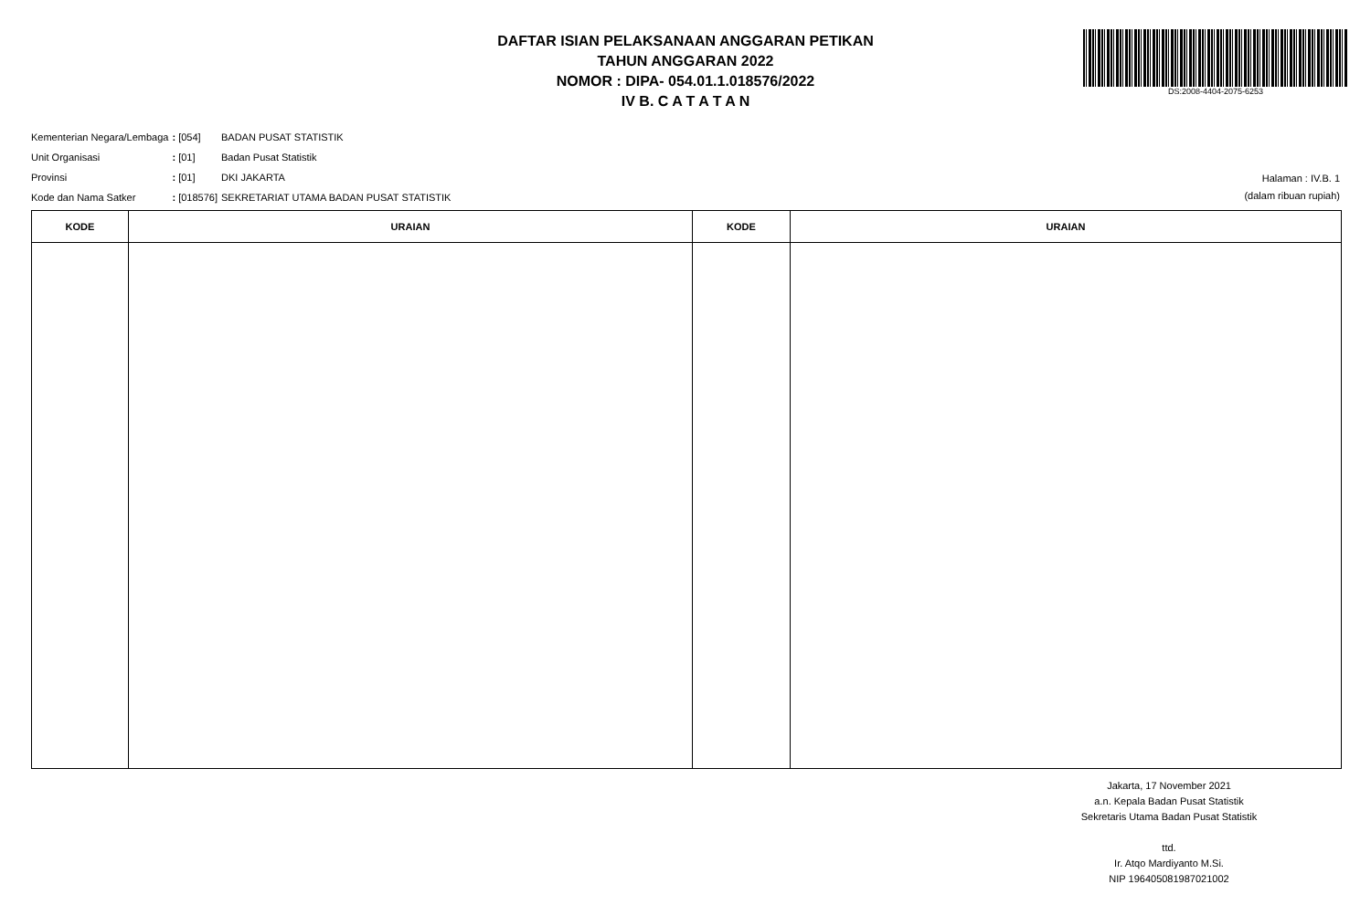DAFTAR ISIAN PELAKSANAAN ANGGARAN PETIKAN
TAHUN ANGGARAN 2022
NOMOR : DIPA- 054.01.1.018576/2022
IV B. C A T A T A N
DS:2008-4404-2075-6253
| Kementerian Negara/Lembaga | : [054] | BADAN PUSAT STATISTIK |
| Unit Organisasi | : [01] | Badan Pusat Statistik |
| Provinsi | : [01] | DKI JAKARTA |
| Kode dan Nama Satker | : [018576] | SEKRETARIAT UTAMA BADAN PUSAT STATISTIK |
Halaman : IV.B. 1
(dalam ribuan rupiah)
| KODE | URAIAN | KODE | URAIAN |
| --- | --- | --- | --- |
Jakarta, 17 November 2021
a.n. Kepala Badan Pusat Statistik
Sekretaris Utama Badan Pusat Statistik
ttd.
Ir. Atqo Mardiyanto M.Si.
NIP 196405081987021002